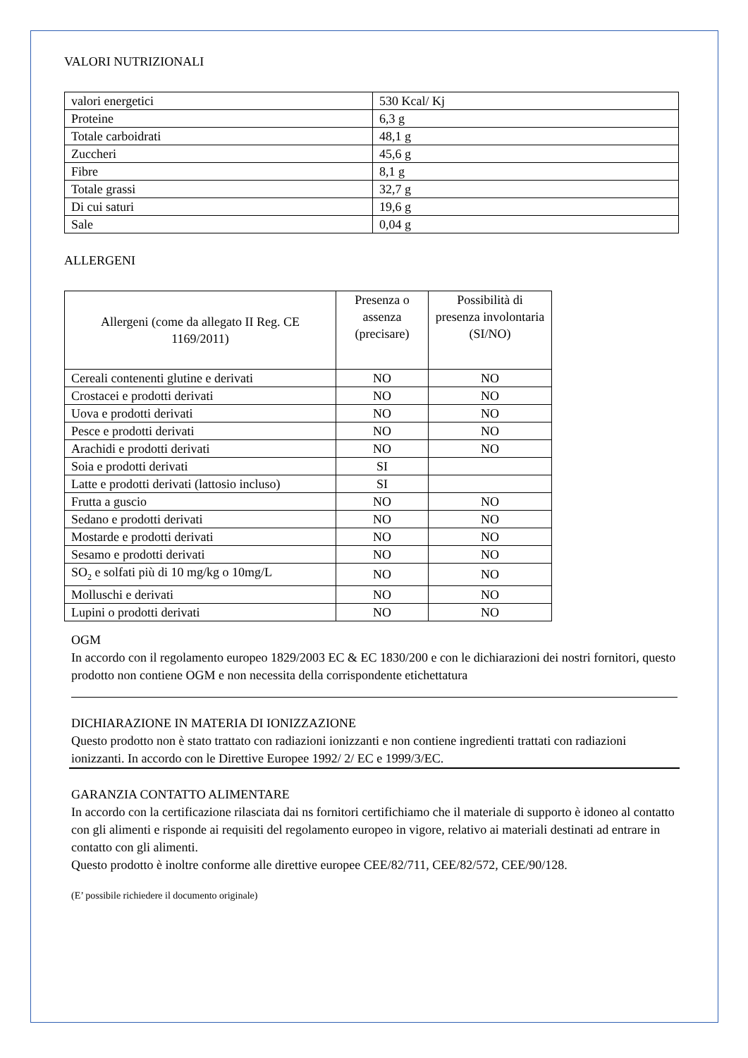VALORI NUTRIZIONALI
| valori energetici | 530 Kcal/ Kj |
| Proteine | 6,3 g |
| Totale carboidrati | 48,1 g |
| Zuccheri | 45,6 g |
| Fibre | 8,1 g |
| Totale grassi | 32,7 g |
| Di cui saturi | 19,6 g |
| Sale | 0,04 g |
ALLERGENI
| Allergeni (come da allegato II Reg. CE 1169/2011) | Presenza o assenza (precisare) | Possibilità di presenza involontaria (SI/NO) |
| --- | --- | --- |
| Cereali contenenti glutine e derivati | NO | NO |
| Crostacei e prodotti derivati | NO | NO |
| Uova e prodotti derivati | NO | NO |
| Pesce e prodotti derivati | NO | NO |
| Arachidi e prodotti derivati | NO | NO |
| Soia e prodotti derivati | SI | |
| Latte e prodotti derivati (lattosio incluso) | SI | |
| Frutta a guscio | NO | NO |
| Sedano e prodotti derivati | NO | NO |
| Mostarde e prodotti derivati | NO | NO |
| Sesamo e prodotti derivati | NO | NO |
| SO<sub>2</sub> e solfati più di 10 mg/kg o 10mg/L | NO | NO |
| Molluschi e derivati | NO | NO |
| Lupini o prodotti derivati | NO | NO |
OGM
In accordo con il regolamento europeo 1829/2003 EC & EC 1830/200 e con le dichiarazioni dei nostri fornitori, questo prodotto non contiene OGM e non necessita della corrispondente etichettatura
DICHIARAZIONE IN MATERIA DI IONIZZAZIONE
Questo prodotto non è stato trattato con radiazioni ionizzanti e non contiene ingredienti trattati con radiazioni ionizzanti. In accordo con le Direttive Europee 1992/ 2/ EC e 1999/3/EC.
GARANZIA CONTATTO ALIMENTARE
In accordo con la certificazione rilasciata dai ns fornitori certifichiamo che il materiale di supporto è idoneo al contatto con gli alimenti e risponde ai requisiti del regolamento europeo in vigore, relativo ai materiali destinati ad entrare in contatto con gli alimenti.
Questo prodotto è inoltre conforme alle direttive europee CEE/82/711, CEE/82/572, CEE/90/128.
(E’ possibile richiedere il documento originale)